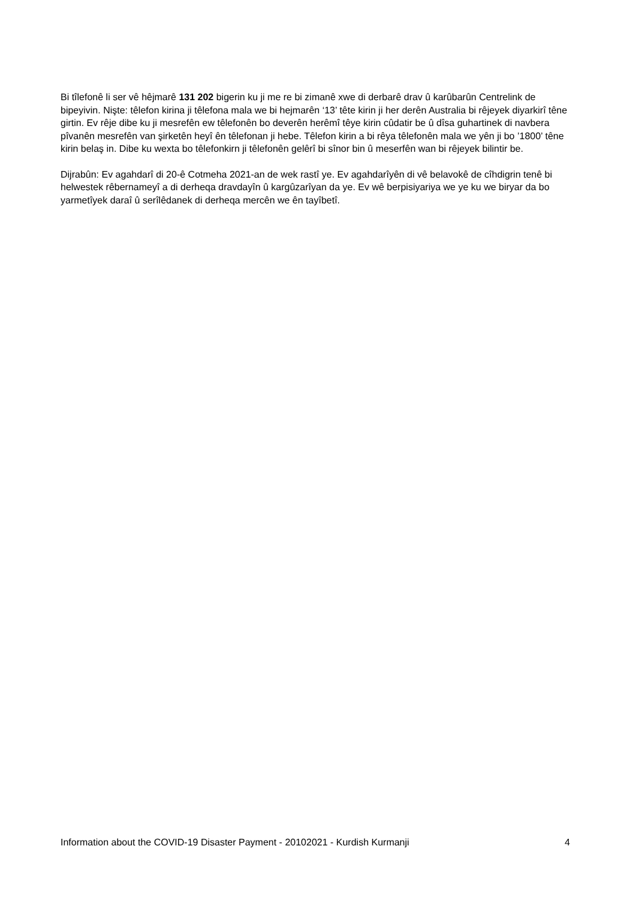Bi tîlefonê li ser vê hêjmarê 131 202 bigerin ku ji me re bi zimanê xwe di derbarê drav û karûbarûn Centrelink de bipeyivin. Nişte: têlefon kirina ji têlefona mala we bi hejmarên ‘13’ tête kirin ji her derên Australia bi rêjeyek diyarkirî têne girtin. Ev rêje dibe ku ji mesrefên ew têlefonên bo deverên herêmî têye kirin cûdatir be û dîsa guhartinek di navbera pîvanên mesrefên van şirketên heyî ên têlefonan ji hebe. Têlefon kirin a bi rêya têlefonên mala we yên ji bo ’1800’ têne kirin belaş in. Dibe ku wexta bo têlefonkirn ji têlefonên gelêrî bi sînor bin û meserfên wan bi rêjeyek bilintir be.
Dijrabûn: Ev agahdarî di 20-ê Cotmeha 2021-an de wek rastî ye. Ev agahdarîyên di vê belavokê de cîhdigrin tenê bi helwestek rêbernameyî a di derheqa dravdayîn û kargûzarîyan da ye. Ev wê berpisiyariya we ye ku we biryar da bo yarmetîyek daraî û serîlêdanek di derheqa mercên we ên tayîbetî.
Information about the COVID-19 Disaster Payment - 20102021 - Kurdish Kurmanji 4